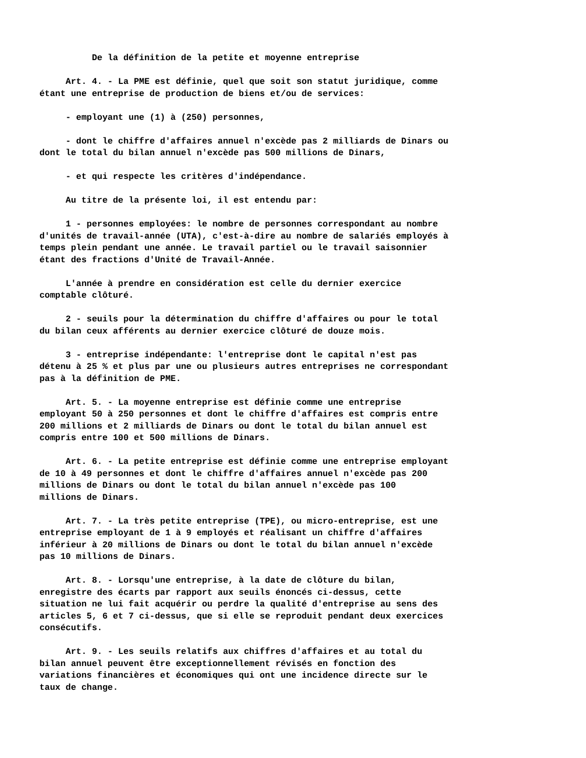De la définition de la petite et moyenne entreprise
Art. 4. - La PME est définie, quel que soit son statut juridique, comme étant une entreprise de production de biens et/ou de services:
- employant une (1) à (250) personnes,
- dont le chiffre d'affaires annuel n'excède pas 2 milliards de Dinars ou dont le total du bilan annuel n'excède pas 500 millions de Dinars,
- et qui respecte les critères d'indépendance.
Au titre de la présente loi, il est entendu par:
1 - personnes employées: le nombre de personnes correspondant au nombre d'unités de travail-année (UTA), c'est-à-dire au nombre de salariés employés à temps plein pendant une année. Le travail partiel ou le travail saisonnier étant des fractions d'Unité de Travail-Année.
L'année à prendre en considération est celle du dernier exercice comptable clôturé.
2 - seuils pour la détermination du chiffre d'affaires ou pour le total du bilan ceux afférents au dernier exercice clôturé de douze mois.
3 - entreprise indépendante: l'entreprise dont le capital n'est pas détenu à 25 % et plus par une ou plusieurs autres entreprises ne correspondant pas à la définition de PME.
Art. 5. - La moyenne entreprise est définie comme une entreprise employant 50 à 250 personnes et dont le chiffre d'affaires est compris entre 200 millions et 2 milliards de Dinars ou dont le total du bilan annuel est compris entre 100 et 500 millions de Dinars.
Art. 6. - La petite entreprise est définie comme une entreprise employant de 10 à 49 personnes et dont le chiffre d'affaires annuel n'excède pas 200 millions de Dinars ou dont le total du bilan annuel n'excède pas 100 millions de Dinars.
Art. 7. - La très petite entreprise (TPE), ou micro-entreprise, est une entreprise employant de 1 à 9 employés et réalisant un chiffre d'affaires inférieur à 20 millions de Dinars ou dont le total du bilan annuel n'excède pas 10 millions de Dinars.
Art. 8. - Lorsqu'une entreprise, à la date de clôture du bilan, enregistre des écarts par rapport aux seuils énoncés ci-dessus, cette situation ne lui fait acquérir ou perdre la qualité d'entreprise au sens des articles 5, 6 et 7 ci-dessus, que si elle se reproduit pendant deux exercices consécutifs.
Art. 9. - Les seuils relatifs aux chiffres d'affaires et au total du bilan annuel peuvent être exceptionnellement révisés en fonction des variations financières et économiques qui ont une incidence directe sur le taux de change.